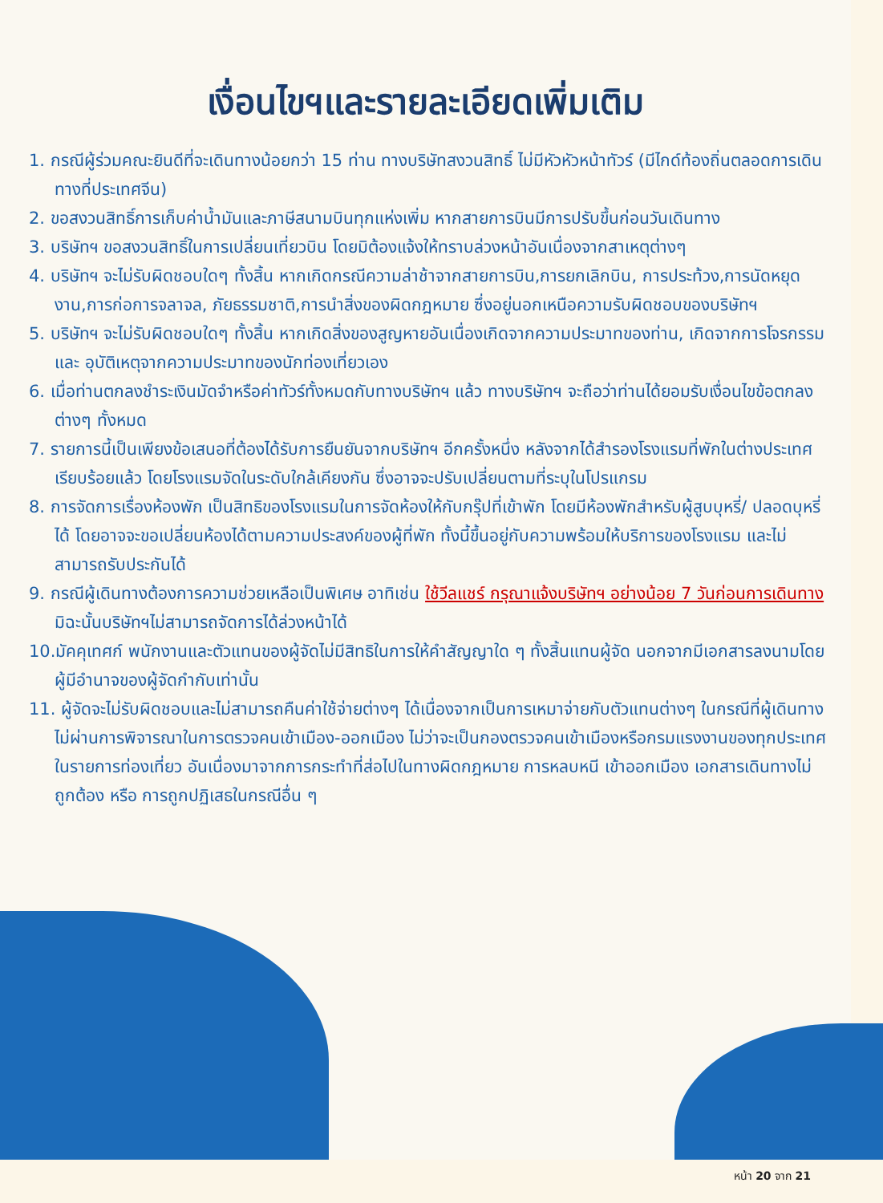เงื่อนไขฯและรายละเอียดเพิ่มเติม
1. กรณีผู้ร่วมคณะยินดีที่จะเดินทางน้อยกว่า 15 ท่าน ทางบริษัทสงวนสิทธิ์ ไม่มีหัวหัวหน้าทัวร์ (มีไกด์ท้องถิ่นตลอดการเดินทางที่ประเทศจีน)
2. ขอสงวนสิทธิ์การเก็บค่าน้ำมันและภาษีสนามบินทุกแห่งเพิ่ม หากสายการบินมีการปรับขึ้นก่อนวันเดินทาง
3. บริษัทฯ ขอสงวนสิทธิ์ในการเปลี่ยนเที่ยวบิน โดยมิต้องแจ้งให้ทราบล่วงหน้าอันเนื่องจากสาเหตุต่างๆ
4. บริษัทฯ จะไม่รับผิดชอบใดๆ ทั้งสิ้น หากเกิดกรณีความล่าช้าจากสายการบิน,การยกเลิกบิน, การประท้วง,การนัดหยุดงาน,การก่อการจลาจล, ภัยธรรมชาติ,การนำสิ่งของผิดกฎหมาย ซึ่งอยู่นอกเหนือความรับผิดชอบของบริษัทฯ
5. บริษัทฯ จะไม่รับผิดชอบใดๆ ทั้งสิ้น หากเกิดสิ่งของสูญหายอันเนื่องเกิดจากความประมาทของท่าน, เกิดจากการโจรกรรม และ อุบัติเหตุจากความประมาทของนักท่องเที่ยวเอง
6. เมื่อท่านตกลงชำระเงินมัดจำหรือค่าทัวร์ทั้งหมดกับทางบริษัทฯ แล้ว ทางบริษัทฯ จะถือว่าท่านได้ยอมรับเงื่อนไขข้อตกลงต่างๆ ทั้งหมด
7. รายการนี้เป็นเพียงข้อเสนอที่ต้องได้รับการยืนยันจากบริษัทฯ อีกครั้งหนึ่ง หลังจากได้สำรองโรงแรมที่พักในต่างประเทศเรียบร้อยแล้ว โดยโรงแรมจัดในระดับใกล้เคียงกัน ซึ่งอาจจะปรับเปลี่ยนตามที่ระบุในโปรแกรม
8. การจัดการเรื่องห้องพัก เป็นสิทธิของโรงแรมในการจัดห้องให้กับกรุ๊ปที่เข้าพัก โดยมีห้องพักสำหรับผู้สูบบุหรี่/ ปลอดบุหรี่ได้ โดยอาจจะขอเปลี่ยนห้องได้ตามความประสงค์ของผู้ที่พัก ทั้งนี้ขึ้นอยู่กับความพร้อมให้บริการของโรงแรม และไม่สามารถรับประกันได้
9. กรณีผู้เดินทางต้องการความช่วยเหลือเป็นพิเศษ อาทิเช่น ใช้วีลแชร์ กรุณาแจ้งบริษัทฯ อย่างน้อย 7 วันก่อนการเดินทาง มิฉะนั้นบริษัทฯไม่สามารถจัดการได้ล่วงหน้าได้
10.มัคคุเทศก์ พนักงานและตัวแทนของผู้จัดไม่มีสิทธิในการให้คำสัญญาใด ๆ ทั้งสิ้นแทนผู้จัด นอกจากมีเอกสารลงนามโดยผู้มีอำนาจของผู้จัดกำกับเท่านั้น
11. ผู้จัดจะไม่รับผิดชอบและไม่สามารถคืนค่าใช้จ่ายต่างๆ ได้เนื่องจากเป็นการเหมาจ่ายกับตัวแทนต่างๆ ในกรณีที่ผู้เดินทางไม่ผ่านการพิจารณาในการตรวจคนเข้าเมือง-ออกเมือง ไม่ว่าจะเป็นกองตรวจคนเข้าเมืองหรือกรมแรงงานของทุกประเทศในรายการท่องเที่ยว อันเนื่องมาจากการกระทำที่ส่อไปในทางผิดกฎหมาย การหลบหนี เข้าออกเมือง เอกสารเดินทางไม่ถูกต้อง หรือ การถูกปฏิเสธในกรณีอื่น ๆ
หน้า 20 จาก 21